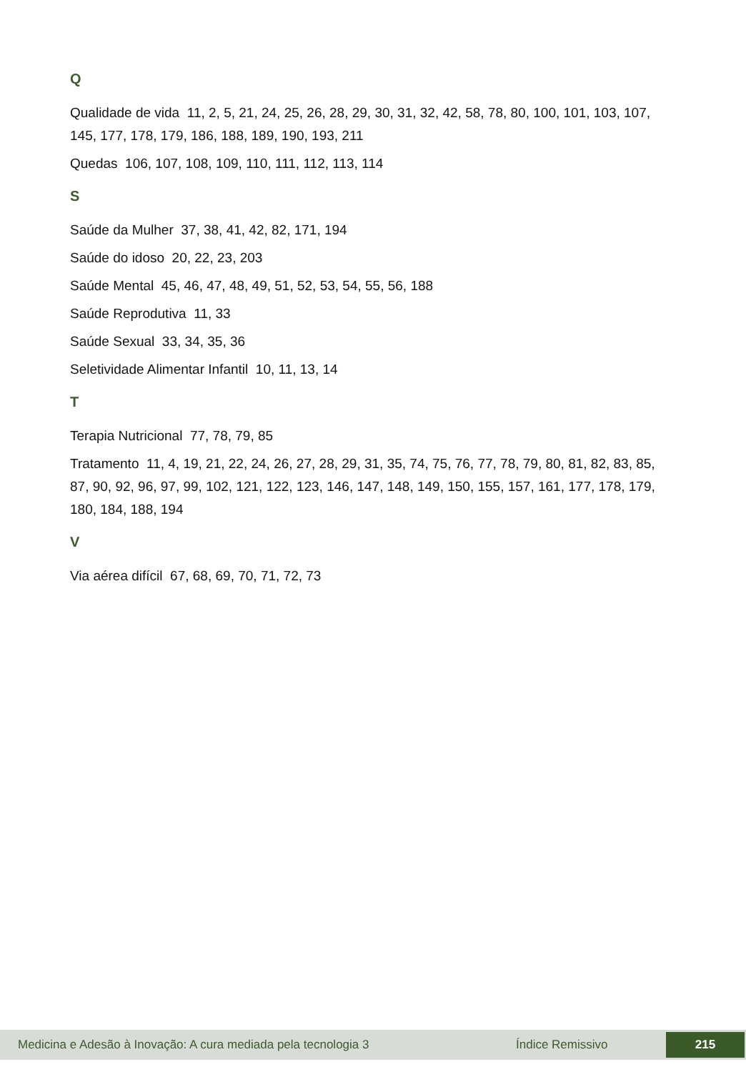Q
Qualidade de vida 11, 2, 5, 21, 24, 25, 26, 28, 29, 30, 31, 32, 42, 58, 78, 80, 100, 101, 103, 107, 145, 177, 178, 179, 186, 188, 189, 190, 193, 211
Quedas 106, 107, 108, 109, 110, 111, 112, 113, 114
S
Saúde da Mulher 37, 38, 41, 42, 82, 171, 194
Saúde do idoso 20, 22, 23, 203
Saúde Mental 45, 46, 47, 48, 49, 51, 52, 53, 54, 55, 56, 188
Saúde Reprodutiva 11, 33
Saúde Sexual 33, 34, 35, 36
Seletividade Alimentar Infantil 10, 11, 13, 14
T
Terapia Nutricional 77, 78, 79, 85
Tratamento 11, 4, 19, 21, 22, 24, 26, 27, 28, 29, 31, 35, 74, 75, 76, 77, 78, 79, 80, 81, 82, 83, 85, 87, 90, 92, 96, 97, 99, 102, 121, 122, 123, 146, 147, 148, 149, 150, 155, 157, 161, 177, 178, 179, 180, 184, 188, 194
V
Via aérea difícil 67, 68, 69, 70, 71, 72, 73
Medicina e Adesão à Inovação: A cura mediada pela tecnologia 3 Índice Remissivo 215